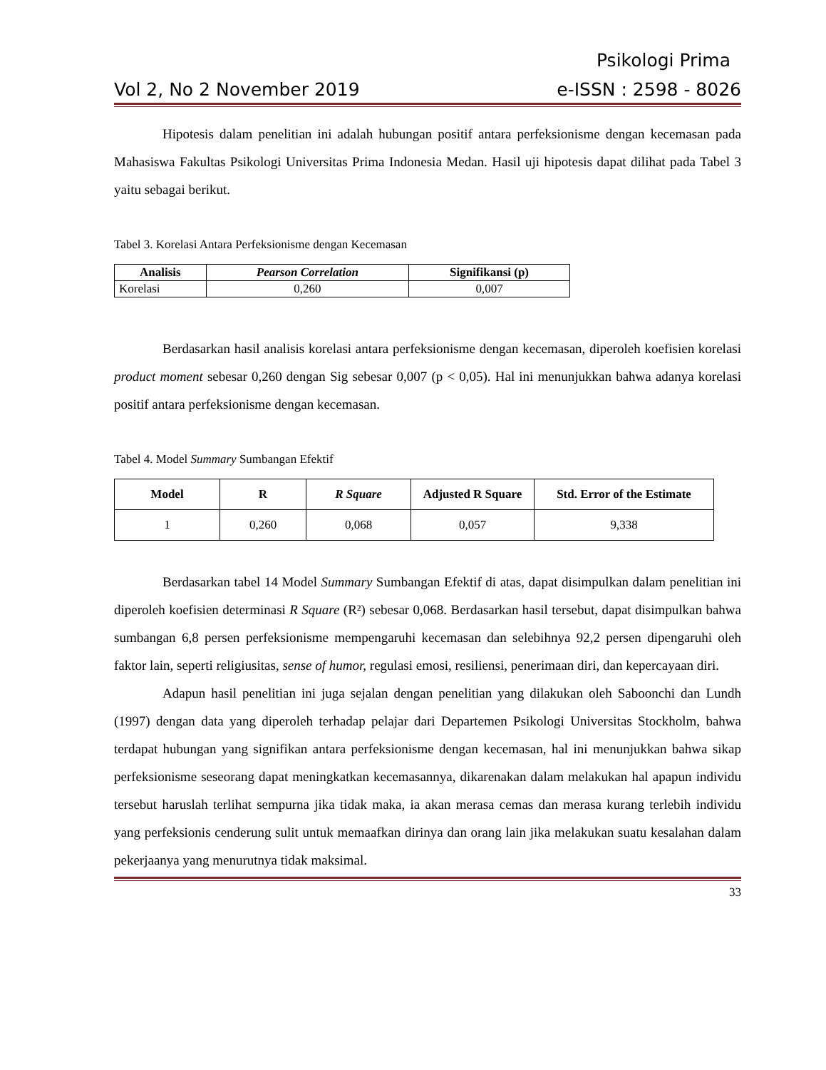Psikologi Prima
Vol 2, No 2 November 2019 e-ISSN : 2598 - 8026
Hipotesis dalam penelitian ini adalah hubungan positif antara perfeksionisme dengan kecemasan pada Mahasiswa Fakultas Psikologi Universitas Prima Indonesia Medan. Hasil uji hipotesis dapat dilihat pada Tabel 3 yaitu sebagai berikut.
Tabel 3. Korelasi Antara Perfeksionisme dengan Kecemasan
| Analisis | Pearson Correlation | Signifikansi (p) |
| --- | --- | --- |
| Korelasi | 0,260 | 0,007 |
Berdasarkan hasil analisis korelasi antara perfeksionisme dengan kecemasan, diperoleh koefisien korelasi product moment sebesar 0,260 dengan Sig sebesar 0,007 (p < 0,05). Hal ini menunjukkan bahwa adanya korelasi positif antara perfeksionisme dengan kecemasan.
Tabel 4. Model Summary Sumbangan Efektif
| Model | R | R Square | Adjusted R Square | Std. Error of the Estimate |
| --- | --- | --- | --- | --- |
| 1 | 0,260 | 0,068 | 0,057 | 9,338 |
Berdasarkan tabel 14 Model Summary Sumbangan Efektif di atas, dapat disimpulkan dalam penelitian ini diperoleh koefisien determinasi R Square (R²) sebesar 0,068. Berdasarkan hasil tersebut, dapat disimpulkan bahwa sumbangan 6,8 persen perfeksionisme mempengaruhi kecemasan dan selebihnya 92,2 persen dipengaruhi oleh faktor lain, seperti religiusitas, sense of humor, regulasi emosi, resiliensi, penerimaan diri, dan kepercayaan diri.
Adapun hasil penelitian ini juga sejalan dengan penelitian yang dilakukan oleh Saboonchi dan Lundh (1997) dengan data yang diperoleh terhadap pelajar dari Departemen Psikologi Universitas Stockholm, bahwa terdapat hubungan yang signifikan antara perfeksionisme dengan kecemasan, hal ini menunjukkan bahwa sikap perfeksionisme seseorang dapat meningkatkan kecemasannya, dikarenakan dalam melakukan hal apapun individu tersebut haruslah terlihat sempurna jika tidak maka, ia akan merasa cemas dan merasa kurang terlebih individu yang perfeksionis cenderung sulit untuk memaafkan dirinya dan orang lain jika melakukan suatu kesalahan dalam pekerjaanya yang menurutnya tidak maksimal.
33